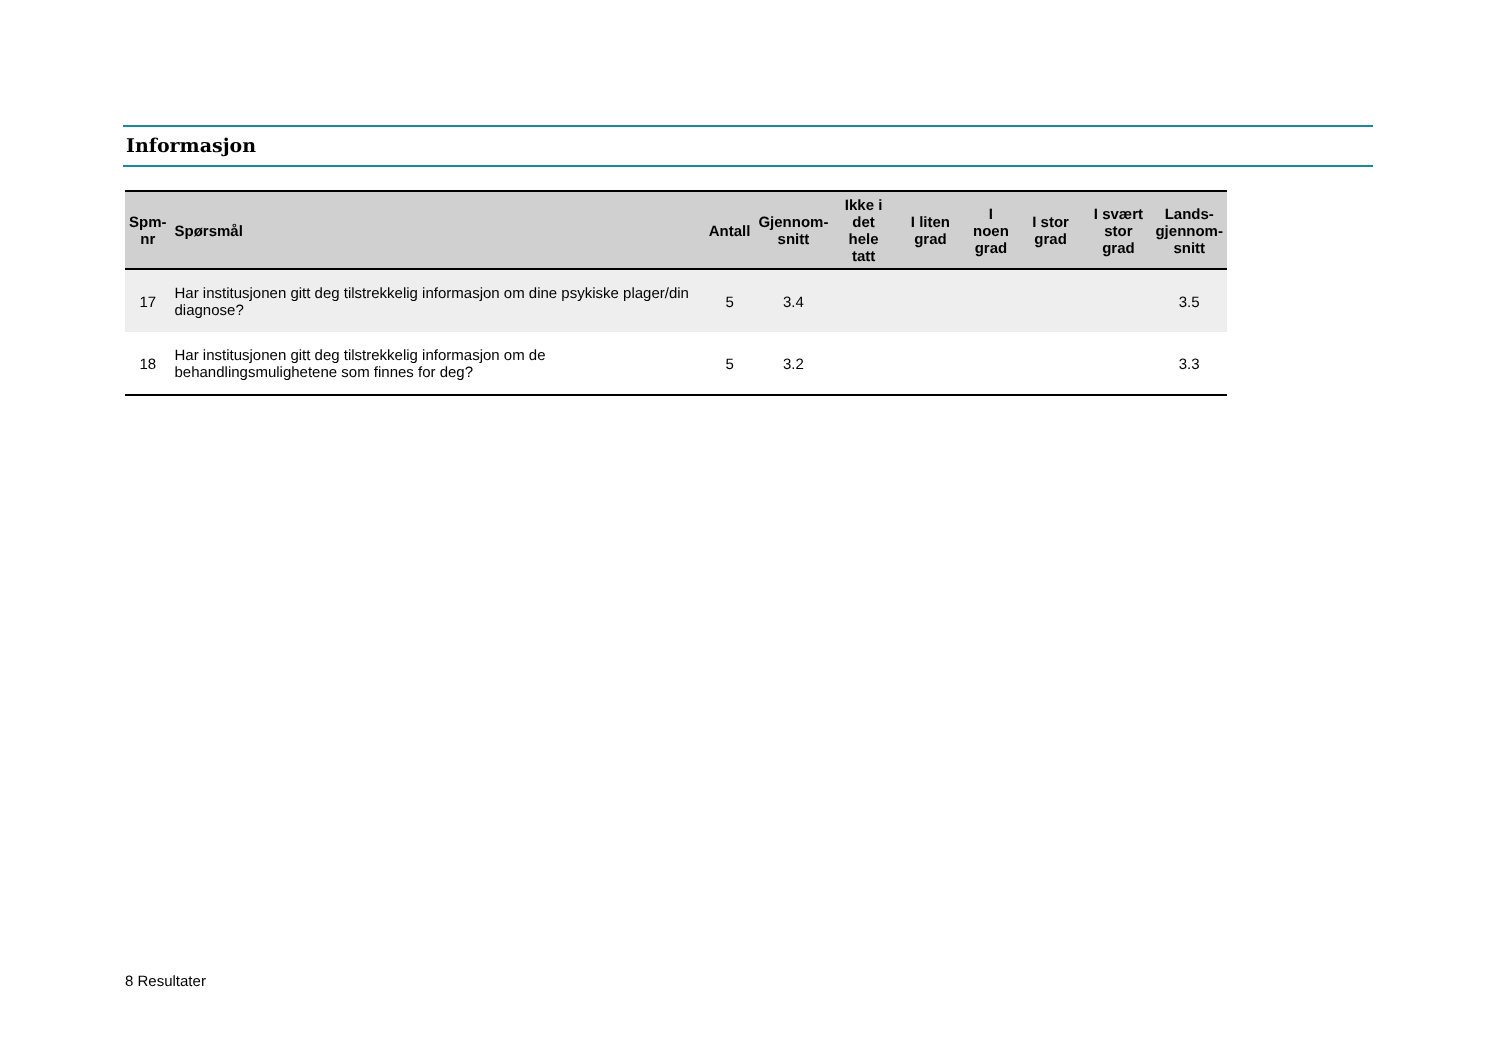Informasjon
| Spm- nr | Spørsmål | Antall | Gjennom- snitt | Ikke i det hele tatt | I liten grad | I noen grad | I stor grad | I svært stor grad | Lands- gjennom- snitt |
| --- | --- | --- | --- | --- | --- | --- | --- | --- | --- |
| 17 | Har institusjonen gitt deg tilstrekkelig informasjon om dine psykiske plager/din diagnose? | 5 | 3.4 | | | | | | 3.5 |
| 18 | Har institusjonen gitt deg tilstrekkelig informasjon om de behandlingsmulighetene som finnes for deg? | 5 | 3.2 | | | | | | 3.3 |
8 Resultater